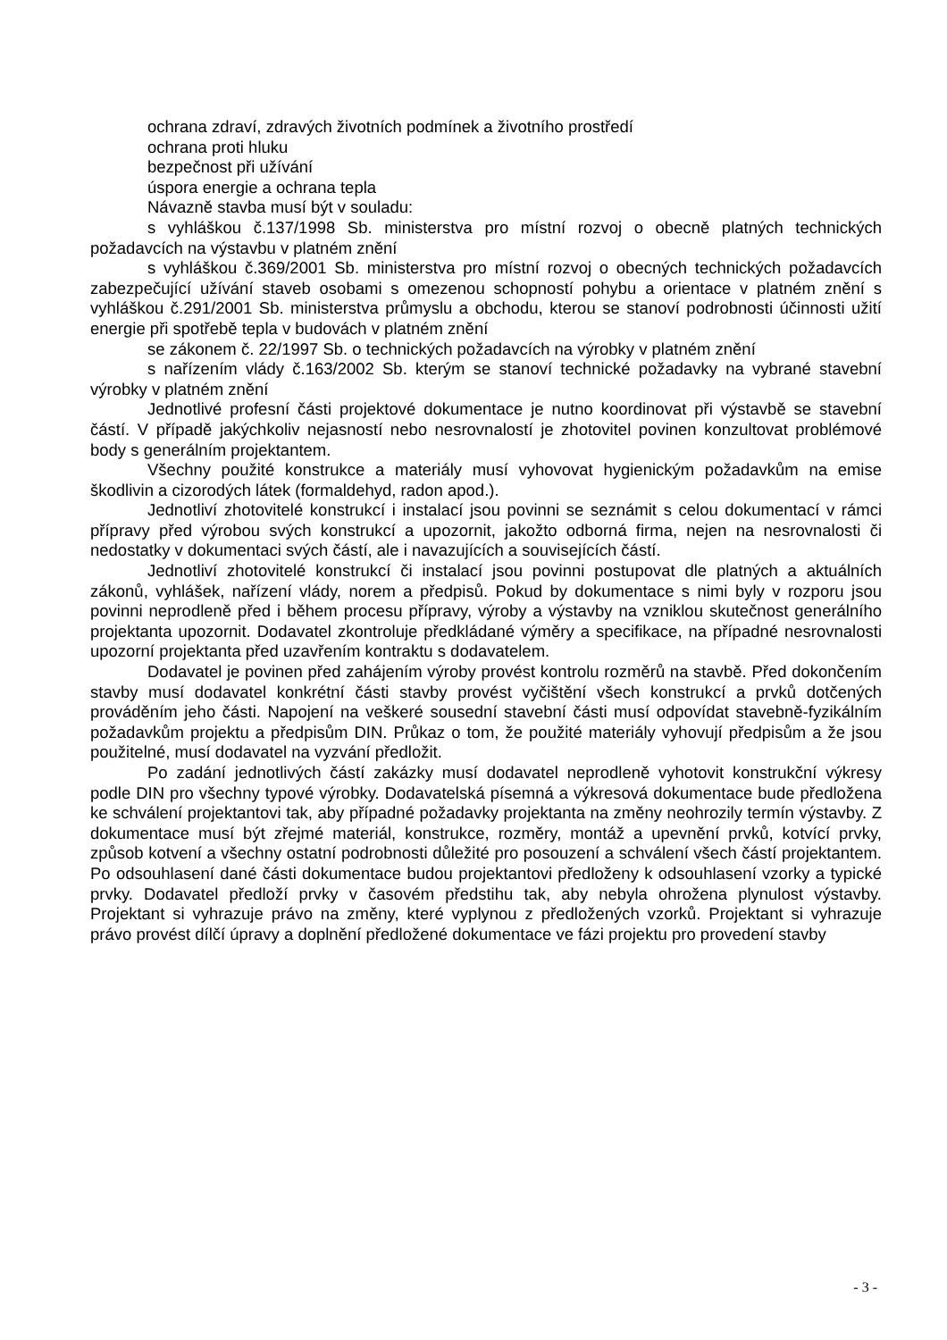ochrana zdraví, zdravých životních podmínek a životního prostředí
ochrana proti hluku
bezpečnost při užívání
úspora energie a ochrana tepla
Návazně stavba musí být v souladu:
s vyhláškou č.137/1998 Sb. ministerstva pro místní rozvoj o obecně platných technických požadavcích na výstavbu v platném znění
s vyhláškou č.369/2001 Sb. ministerstva pro místní rozvoj o obecných technických požadavcích zabezpečující užívání staveb osobami s omezenou schopností pohybu a orientace v platném znění s vyhláškou č.291/2001 Sb. ministerstva průmyslu a obchodu, kterou se stanoví podrobnosti účinnosti užití energie při spotřebě tepla v budovách v platném znění
se zákonem č. 22/1997 Sb. o technických požadavcích na výrobky v platném znění
s nařízením vlády č.163/2002 Sb. kterým se stanoví technické požadavky na vybrané stavební výrobky v platném znění
Jednotlivé profesní části projektové dokumentace je nutno koordinovat při výstavbě se stavební částí. V případě jakýchkoliv nejasností nebo nesrovnalostí je zhotovitel povinen konzultovat problémové body s generálním projektantem.
Všechny použité konstrukce a materiály musí vyhovovat hygienickým požadavkům na emise škodlivin a cizorodých látek (formaldehyd, radon apod.).
Jednotliví zhotovitelé konstrukcí i instalací jsou povinni se seznámit s celou dokumentací v rámci přípravy před výrobou svých konstrukcí a upozornit, jakožto odborná firma, nejen na nesrovnalosti či nedostatky v dokumentaci svých částí, ale i navazujících a souvisejících částí.
Jednotliví zhotovitelé konstrukcí či instalací jsou povinni postupovat dle platných a aktuálních zákonů, vyhlášek, nařízení vlády, norem a předpisů. Pokud by dokumentace s nimi byly v rozporu jsou povinni neprodleně před i během procesu přípravy, výroby a výstavby na vzniklou skutečnost generálního projektanta upozornit. Dodavatel zkontroluje předkládané výměry a specifikace, na případné nesrovnalosti upozorní projektanta před uzavřením kontraktu s dodavatelem.
Dodavatel je povinen před zahájením výroby provést kontrolu rozměrů na stavbě. Před dokončením stavby musí dodavatel konkrétní části stavby provést vyčištění všech konstrukcí a prvků dotčených prováděním jeho části. Napojení na veškeré sousední stavební části musí odpovídat stavebně-fyzikálním požadavkům projektu a předpisům DIN. Průkaz o tom, že použité materiály vyhovují předpisům a že jsou použitelné, musí dodavatel na vyzvání předložit.
Po zadání jednotlivých částí zakázky musí dodavatel neprodleně vyhotovit konstrukční výkresy podle DIN pro všechny typové výrobky. Dodavatelská písemná a výkresová dokumentace bude předložena ke schválení projektantovi tak, aby případné požadavky projektanta na změny neohrozily termín výstavby. Z dokumentace musí být zřejmé materiál, konstrukce, rozměry, montáž a upevnění prvků, kotvící prvky, způsob kotvení a všechny ostatní podrobnosti důležité pro posouzení a schválení všech částí projektantem. Po odsouhlasení dané části dokumentace budou projektantovi předloženy k odsouhlasení vzorky a typické prvky. Dodavatel předloží prvky v časovém předstihu tak, aby nebyla ohrožena plynulost výstavby. Projektant si vyhrazuje právo na změny, které vyplynou z předložených vzorků. Projektant si vyhrazuje právo provést dílčí úpravy a doplnění předložené dokumentace ve fázi projektu pro provedení stavby
- 3 -